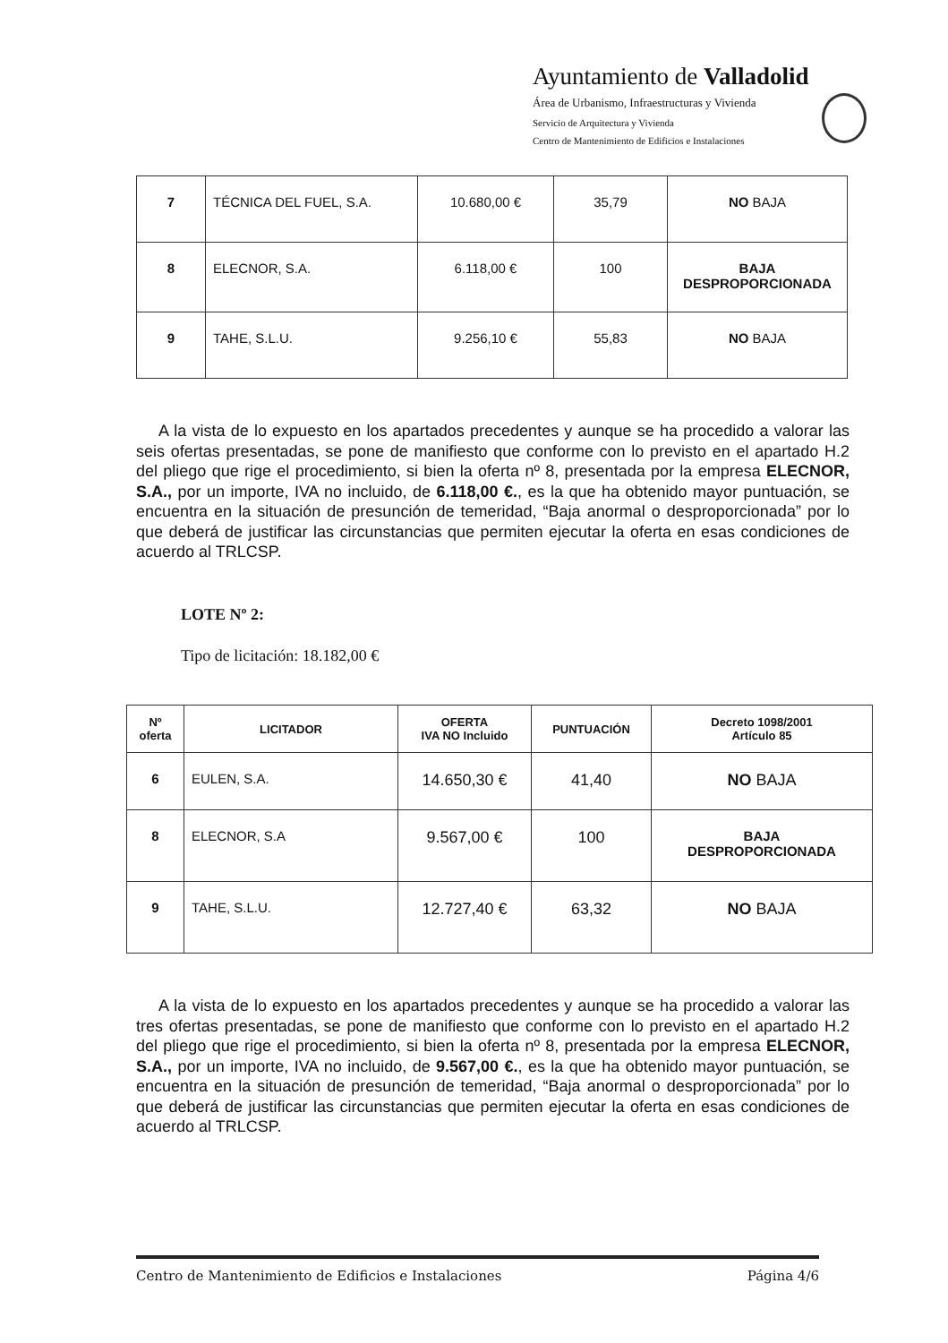Ayuntamiento de Valladolid
Área de Urbanismo, Infraestructuras y Vivienda
Servicio de Arquitectura y Vivienda
Centro de Mantenimiento de Edificios e Instalaciones
| 7 | TÉCNICA DEL FUEL, S.A. | 10.680,00 € | 35,79 | NO BAJA |
| 8 | ELECNOR, S.A. | 6.118,00 € | 100 | BAJA DESPROPORCIONADA |
| 9 | TAHE, S.L.U. | 9.256,10 € | 55,83 | NO BAJA |
A la vista de lo expuesto en los apartados precedentes y aunque se ha procedido a valorar las seis ofertas presentadas, se pone de manifiesto que conforme con lo previsto en el apartado H.2 del pliego que rige el procedimiento, si bien la oferta nº 8, presentada por la empresa ELECNOR, S.A., por un importe, IVA no incluido, de 6.118,00 €., es la que ha obtenido mayor puntuación, se encuentra en la situación de presunción de temeridad, “Baja anormal o desproporcionada” por lo que deberá de justificar las circunstancias que permiten ejecutar la oferta en esas condiciones de acuerdo al TRLCSP.
LOTE Nº 2:
Tipo de licitación: 18.182,00 €
| Nº oferta | LICITADOR | OFERTA IVA NO Incluido | PUNTUACIÓN | Decreto 1098/2001 Artículo 85 |
| --- | --- | --- | --- | --- |
| 6 | EULEN, S.A. | 14.650,30 € | 41,40 | NO BAJA |
| 8 | ELECNOR, S.A | 9.567,00 € | 100 | BAJA DESPROPORCIONADA |
| 9 | TAHE, S.L.U. | 12.727,40 € | 63,32 | NO BAJA |
A la vista de lo expuesto en los apartados precedentes y aunque se ha procedido a valorar las tres ofertas presentadas, se pone de manifiesto que conforme con lo previsto en el apartado H.2 del pliego que rige el procedimiento, si bien la oferta nº 8, presentada por la empresa ELECNOR, S.A., por un importe, IVA no incluido, de 9.567,00 €., es la que ha obtenido mayor puntuación, se encuentra en la situación de presunción de temeridad, “Baja anormal o desproporcionada” por lo que deberá de justificar las circunstancias que permiten ejecutar la oferta en esas condiciones de acuerdo al TRLCSP.
Centro de Mantenimiento de Edificios e Instalaciones Página 4/6